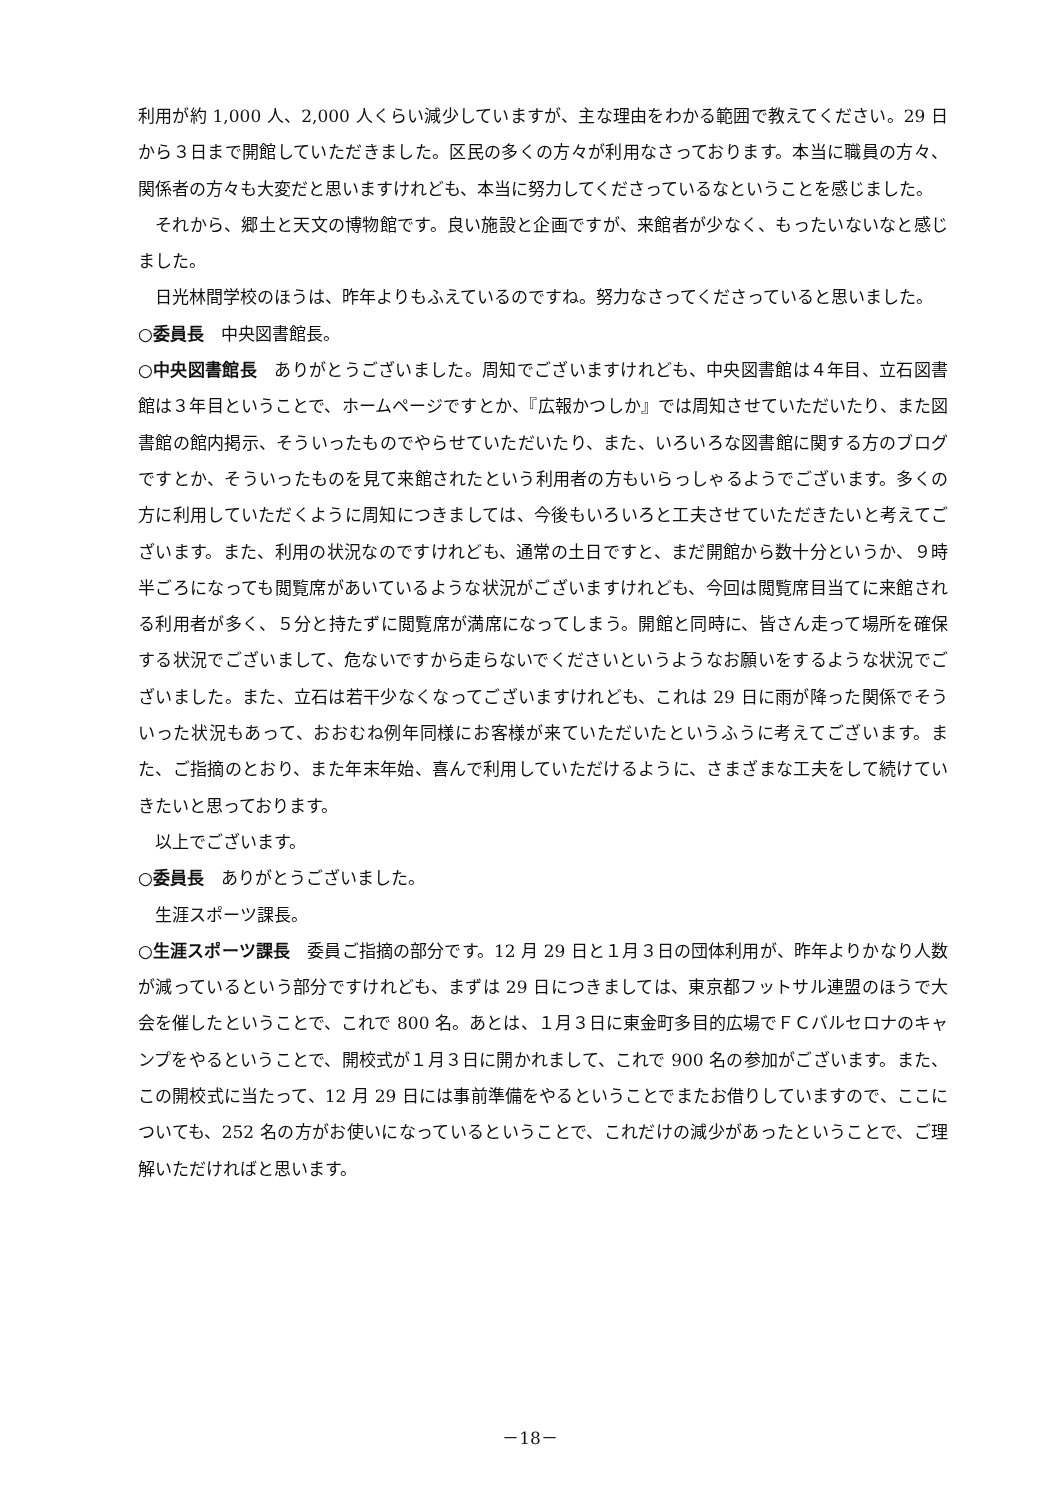利用が約 1,000 人、2,000 人くらい減少していますが、主な理由をわかる範囲で教えてください。29 日から３日まで開館していただきました。区民の多くの方々が利用なさっております。本当に職員の方々、関係者の方々も大変だと思いますけれども、本当に努力してくださっているなということを感じました。
それから、郷土と天文の博物館です。良い施設と企画ですが、来館者が少なく、もったいないなと感じました。
日光林間学校のほうは、昨年よりもふえているのですね。努力なさってくださっていると思いました。
○委員長　中央図書館長。
○中央図書館長　ありがとうございました。周知でございますけれども、中央図書館は４年目、立石図書館は３年目ということで、ホームページですとか、『広報かつしか』では周知させていただいたり、また図書館の館内掲示、そういったものでやらせていただいたり、また、いろいろな図書館に関する方のブログですとか、そういったものを見て来館されたという利用者の方もいらっしゃるようでございます。多くの方に利用していただくように周知につきましては、今後もいろいろと工夫させていただきたいと考えてございます。また、利用の状況なのですけれども、通常の土日ですと、まだ開館から数十分というか、９時半ごろになっても閲覧席があいているような状況がございますけれども、今回は閲覧席目当てに来館される利用者が多く、５分と持たずに閲覧席が満席になってしまう。開館と同時に、皆さん走って場所を確保する状況でございまして、危ないですから走らないでくださいというようなお願いをするような状況でございました。また、立石は若干少なくなってございますけれども、これは 29 日に雨が降った関係でそういった状況もあって、おおむね例年同様にお客様が来ていただいたというふうに考えてございます。また、ご指摘のとおり、また年末年始、喜んで利用していただけるように、さまざまな工夫をして続けていきたいと思っております。
以上でございます。
○委員長　ありがとうございました。
生涯スポーツ課長。
○生涯スポーツ課長　委員ご指摘の部分です。12 月 29 日と１月３日の団体利用が、昨年よりかなり人数が減っているという部分ですけれども、まずは 29 日につきましては、東京都フットサル連盟のほうで大会を催したということで、これで 800 名。あとは、１月３日に東金町多目的広場でＦＣバルセロナのキャンプをやるということで、開校式が１月３日に開かれまして、これで 900 名の参加がございます。また、この開校式に当たって、12 月 29 日には事前準備をやるということでまたお借りしていますので、ここについても、252 名の方がお使いになっているということで、これだけの減少があったということで、ご理解いただければと思います。
－18－